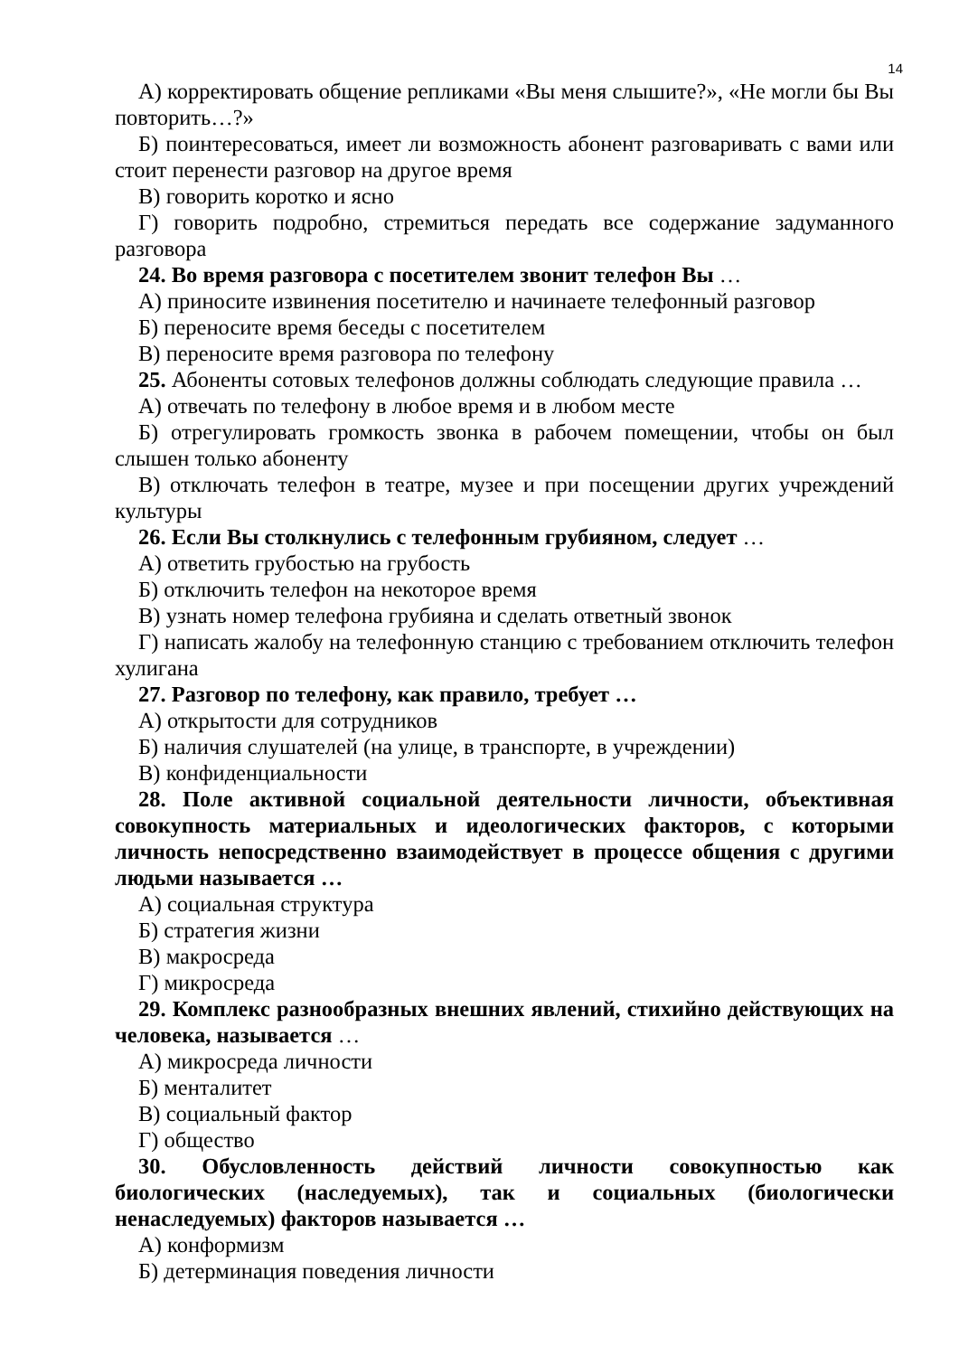14
А) корректировать общение репликами «Вы меня слышите?», «Не могли бы Вы повторить…?»
Б) поинтересоваться, имеет ли возможность абонент разговаривать с вами или стоит перенести разговор на другое время
В) говорить коротко и ясно
Г) говорить подробно, стремиться передать все содержание задуманного разговора
24. Во время разговора с посетителем звонит телефон Вы …
А) приносите извинения посетителю и начинаете телефонный разговор
Б) переносите время беседы с посетителем
В) переносите время разговора по телефону
25. Абоненты сотовых телефонов должны соблюдать следующие правила …
А) отвечать по телефону в любое время и в любом месте
Б) отрегулировать громкость звонка в рабочем помещении, чтобы он был слышен только абоненту
В) отключать телефон в театре, музее и при посещении других учреждений культуры
26. Если Вы столкнулись с телефонным грубияном, следует …
А) ответить грубостью на грубость
Б) отключить телефон на некоторое время
В) узнать номер телефона грубияна и сделать ответный звонок
Г) написать жалобу на телефонную станцию с требованием отключить телефон хулигана
27. Разговор по телефону, как правило, требует …
А) открытости для сотрудников
Б) наличия слушателей (на улице, в транспорте, в учреждении)
В) конфиденциальности
28. Поле активной социальной деятельности личности, объективная совокупность материальных и идеологических факторов, с которыми личность непосредственно взаимодействует в процессе общения с другими людьми называется …
А) социальная структура
Б) стратегия жизни
В) макросреда
Г) микросреда
29. Комплекс разнообразных внешних явлений, стихийно действующих на человека, называется …
А) микросреда личности
Б) менталитет
В) социальный фактор
Г) общество
30. Обусловленность действий личности совокупностью как биологических (наследуемых), так и социальных (биологически ненаследуемых) факторов называется …
А) конформизм
Б) детерминация поведения личности